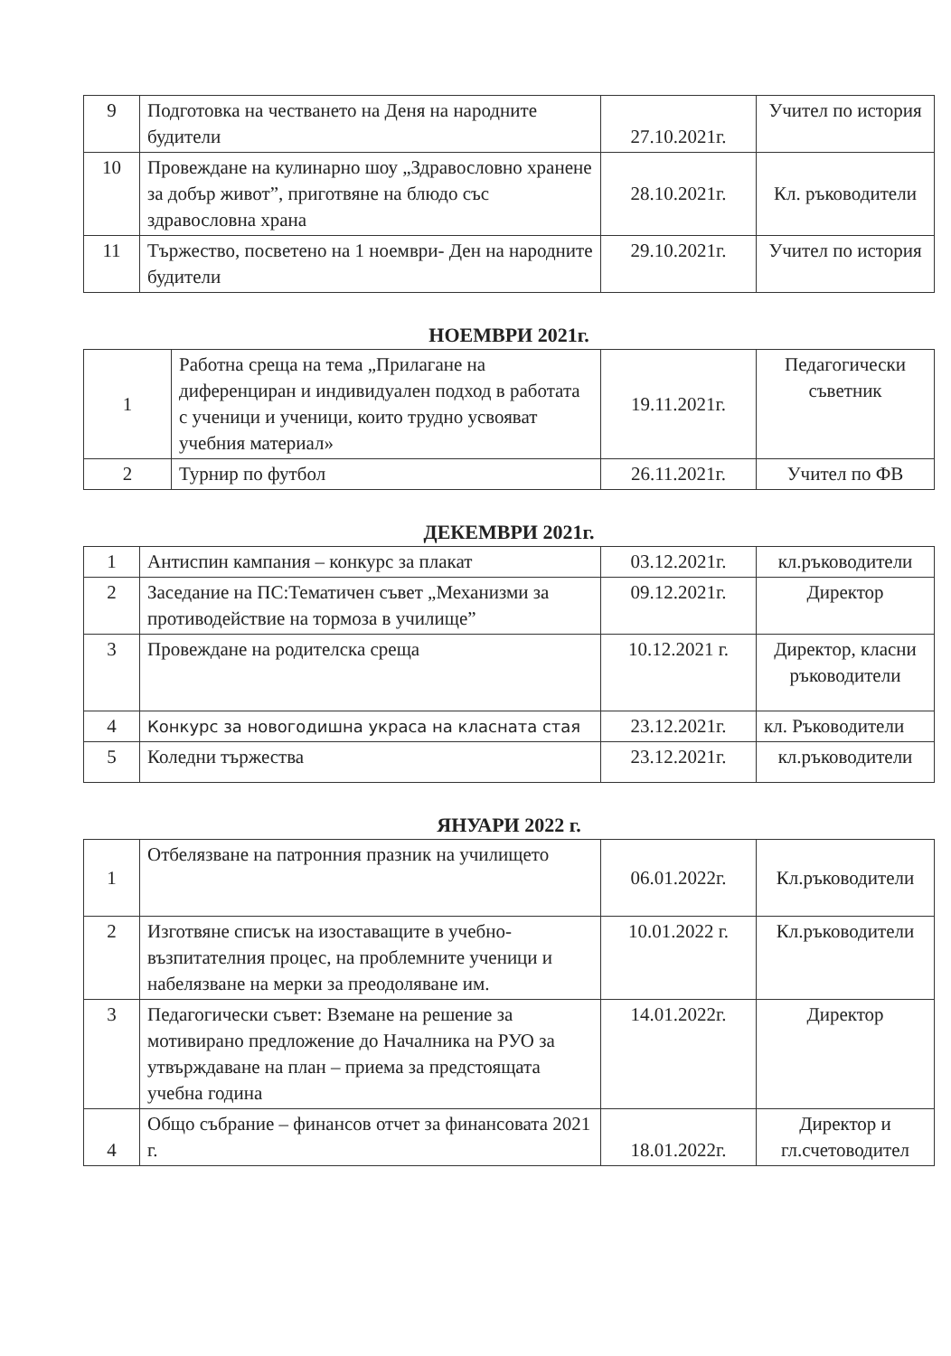| 9 | Подготовка на честването на Деня на народните будители | 27.10.2021г. | Учител по история |
| 10 | Провеждане на кулинарно шоу „Здравословно хранене за добър живот”, приготвяне на блюдо със здравословна храна | 28.10.2021г. | Кл. ръководители |
| 11 | Тържество, посветено на 1 ноември- Ден на народните будители | 29.10.2021г. | Учител по история |
НОЕМВРИ 2021г.
| 1 | Работна среща на тема „Прилагане на диференциран и индивидуален подход в работата с ученици и ученици, които трудно усвояват учебния материал» | 19.11.2021г. | Педагогически съветник |
| 2 | Турнир по футбол | 26.11.2021г. | Учител по ФВ |
ДЕКЕМВРИ 2021г.
| 1 | Антиспин кампания – конкурс за плакат | 03.12.2021г. | кл.ръководители |
| 2 | Заседание на ПС:Тематичен съвет „Механизми за противодействие на тормоза в училище” | 09.12.2021г. | Директор |
| 3 | Провеждане на родителска среща | 10.12.2021 г. | Директор, класни ръководители |
| 4 | Конкурс за новогодишна украса на класната стая | 23.12.2021г. | кл. Ръководители |
| 5 | Коледни тържества | 23.12.2021г. | кл.ръководители |
ЯНУАРИ 2022 г.
| 1 | Отбелязване на патронния празник на училището | 06.01.2022г. | Кл.ръководители |
| 2 | Изготвяне списък на изоставащите в учебно-възпитателния процес, на проблемните ученици и набелязване на мерки за преодоляване им. | 10.01.2022 г. | Кл.ръководители |
| 3 | Педагогически съвет: Вземане на решение за мотивирано предложение до Началника на РУО за утвърждаване на план – приема за предстоящата учебна година | 14.01.2022г. | Директор |
| 4 | Общо събрание – финансов отчет за финансовата 2021 г. | 18.01.2022г. | Директор и гл.счетоводител |